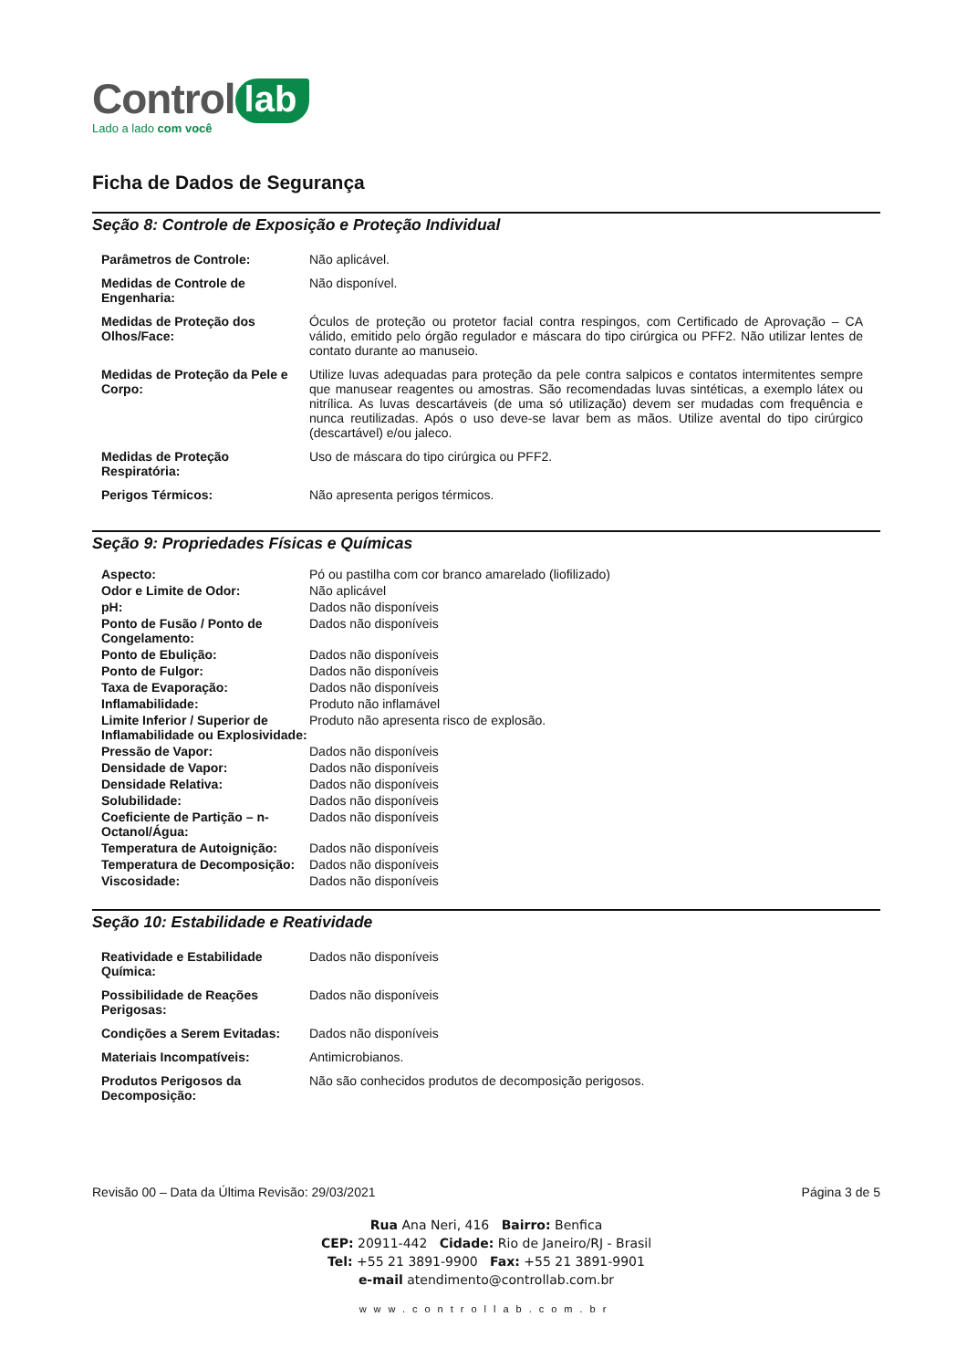Control lab
Lado a lado com você
Ficha de Dados de Segurança
Seção 8: Controle de Exposição e Proteção Individual
| Parâmetros de Controle: | Não aplicável. |
| Medidas de Controle de Engenharia: | Não disponível. |
| Medidas de Proteção dos Olhos/Face: | Óculos de proteção ou protetor facial contra respingos, com Certificado de Aprovação – CA válido, emitido pelo órgão regulador e máscara do tipo cirúrgica ou PFF2. Não utilizar lentes de contato durante ao manuseio. |
| Medidas de Proteção da Pele e Corpo: | Utilize luvas adequadas para proteção da pele contra salpicos e contatos intermitentes sempre que manusear reagentes ou amostras. São recomendadas luvas sintéticas, a exemplo látex ou nitrílica. As luvas descartáveis (de uma só utilização) devem ser mudadas com frequência e nunca reutilizadas. Após o uso deve-se lavar bem as mãos. Utilize avental do tipo cirúrgico (descartável) e/ou jaleco. |
| Medidas de Proteção Respiratória: | Uso de máscara do tipo cirúrgica ou PFF2. |
| Perigos Térmicos: | Não apresenta perigos térmicos. |
Seção 9: Propriedades Físicas e Químicas
| Aspecto: | Pó ou pastilha com cor branco amarelado (liofilizado) |
| Odor e Limite de Odor: | Não aplicável |
| pH: | Dados não disponíveis |
| Ponto de Fusão / Ponto de Congelamento: | Dados não disponíveis |
| Ponto de Ebulição: | Dados não disponíveis |
| Ponto de Fulgor: | Dados não disponíveis |
| Taxa de Evaporação: | Dados não disponíveis |
| Inflamabilidade: | Produto não inflamável |
| Limite Inferior / Superior de Inflamabilidade ou Explosividade: | Produto não apresenta risco de explosão. |
| Pressão de Vapor: | Dados não disponíveis |
| Densidade de Vapor: | Dados não disponíveis |
| Densidade Relativa: | Dados não disponíveis |
| Solubilidade: | Dados não disponíveis |
| Coeficiente de Partição – n-Octanol/Água: | Dados não disponíveis |
| Temperatura de Autoignição: | Dados não disponíveis |
| Temperatura de Decomposição: | Dados não disponíveis |
| Viscosidade: | Dados não disponíveis |
Seção 10: Estabilidade e Reatividade
| Reatividade e Estabilidade Química: | Dados não disponíveis |
| Possibilidade de Reações Perigosas: | Dados não disponíveis |
| Condições a Serem Evitadas: | Dados não disponíveis |
| Materiais Incompatíveis: | Antimicrobianos. |
| Produtos Perigosos da Decomposição: | Não são conhecidos produtos de decomposição perigosos. |
Revisão 00 – Data da Última Revisão: 29/03/2021 Página 3 de 5
Rua Ana Neri, 416 Bairro: Benfica
CEP: 20911-442 Cidade: Rio de Janeiro/RJ - Brasil
Tel: +55 21 3891-9900 Fax: +55 21 3891-9901
e-mail atendimento@controllab.com.br
www.controllab.com.br